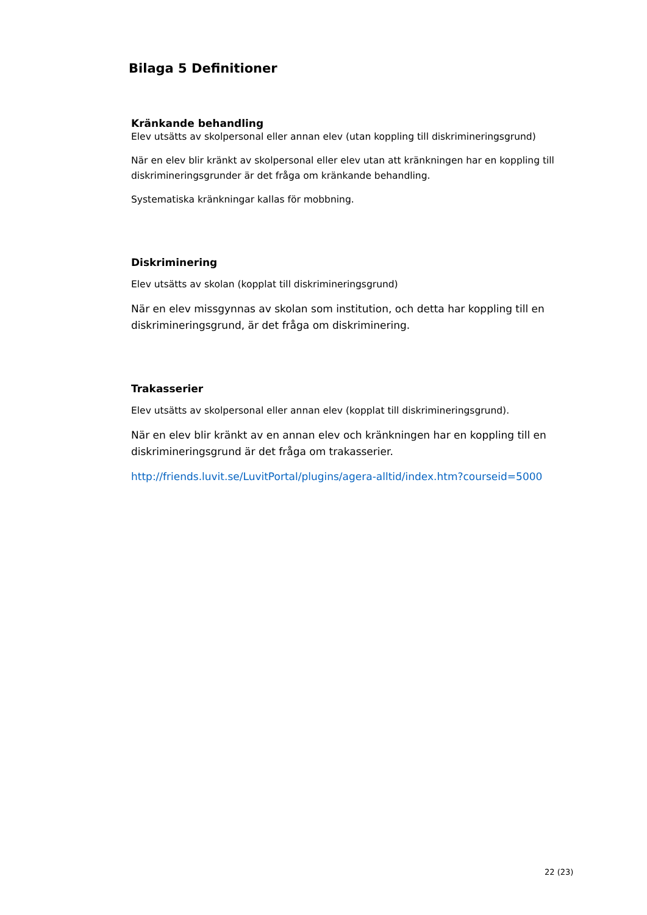Bilaga 5 Definitioner
Kränkande behandling
Elev utsätts av skolpersonal eller annan elev (utan koppling till diskrimineringsgrund)
När en elev blir kränkt av skolpersonal eller elev utan att kränkningen har en koppling till diskrimineringsgrunder är det fråga om kränkande behandling.
Systematiska kränkningar kallas för mobbning.
Diskriminering
Elev utsätts av skolan (kopplat till diskrimineringsgrund)
När en elev missgynnas av skolan som institution, och detta har koppling till en diskrimineringsgrund, är det fråga om diskriminering.
Trakasserier
Elev utsätts av skolpersonal eller annan elev (kopplat till diskrimineringsgrund).
När en elev blir kränkt av en annan elev och kränkningen har en koppling till en diskrimineringsgrund är det fråga om trakasserier.
http://friends.luvit.se/LuvitPortal/plugins/agera-alltid/index.htm?courseid=5000
22 (23)